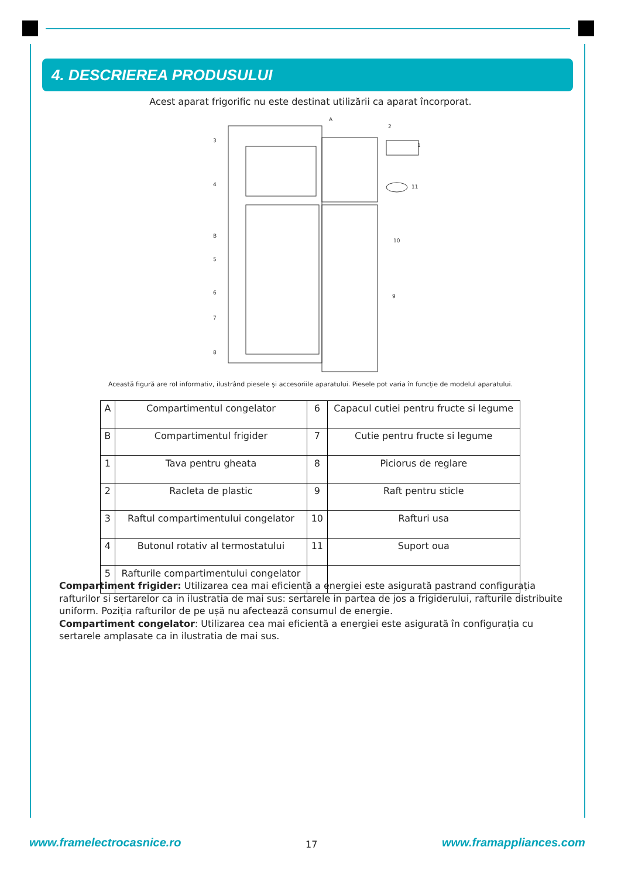4. DESCRIEREA PRODUSULUI
Acest aparat frigorific nu este destinat utilizării ca aparat încorporat.
3
4
B
5
6
7
8
A
2
1
11
10
9
Această figură are rol informativ, ilustrând piesele şi accesoriile aparatului. Piesele pot varia în funcţie de modelul aparatului.
| A | Compartimentul congelator | 6 | Capacul cutiei pentru fructe si legume |
| B | Compartimentul frigider | 7 | Cutie pentru fructe si legume |
| 1 | Tava pentru gheata | 8 | Piciorus de reglare |
| 2 | Racleta de plastic | 9 | Raft pentru sticle |
| 3 | Raftul compartimentului congelator | 10 | Rafturi usa |
| 4 | Butonul rotativ al termostatului | 11 | Suport oua |
| 5 | Rafturile compartimentului congelator | | |
Compartiment frigider: Utilizarea cea mai eficientă a energiei este asigurată pastrand configurația rafturilor si sertarelor ca in ilustratia de mai sus: sertarele in partea de jos a frigiderului, rafturile distribuite uniform. Poziția rafturilor de pe ușă nu afectează consumul de energie.
Compartiment congelator: Utilizarea cea mai eficientă a energiei este asigurată în configurația cu sertarele amplasate ca in ilustratia de mai sus.
www.framelectrocasnice.ro 17 www.framappliances.com